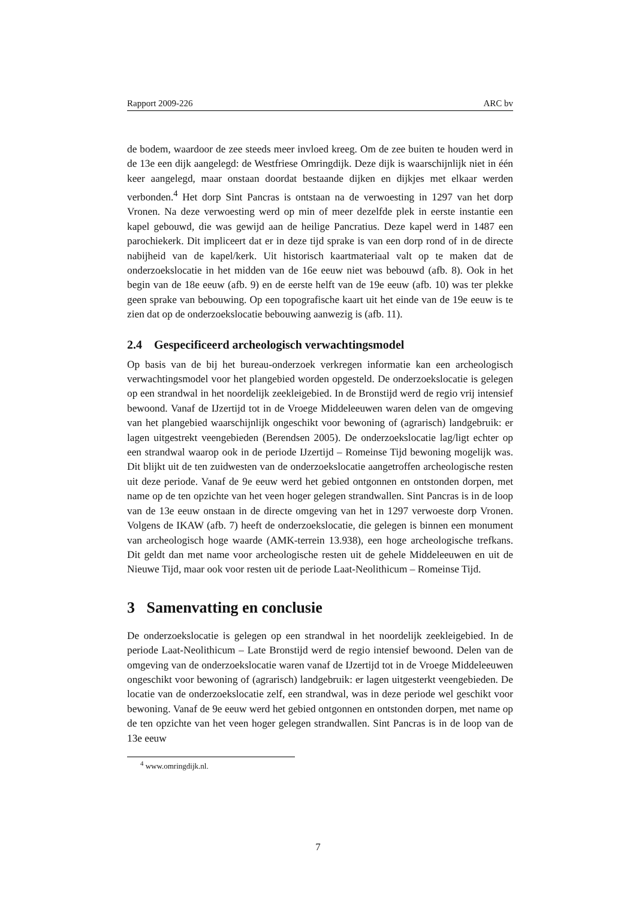Rapport 2009-226 ARC bv
de bodem, waardoor de zee steeds meer invloed kreeg. Om de zee buiten te houden werd in de 13e een dijk aangelegd: de Westfriese Omringdijk. Deze dijk is waarschijnlijk niet in één keer aangelegd, maar onstaan doordat bestaande dijken en dijkjes met elkaar werden verbonden.<sup>4</sup> Het dorp Sint Pancras is ontstaan na de verwoesting in 1297 van het dorp Vronen. Na deze verwoesting werd op min of meer dezelfde plek in eerste instantie een kapel gebouwd, die was gewijd aan de heilige Pancratius. Deze kapel werd in 1487 een parochiekerk. Dit impliceert dat er in deze tijd sprake is van een dorp rond of in de directe nabijheid van de kapel/kerk. Uit historisch kaartmateriaal valt op te maken dat de onderzoekslocatie in het midden van de 16e eeuw niet was bebouwd (afb. 8). Ook in het begin van de 18e eeuw (afb. 9) en de eerste helft van de 19e eeuw (afb. 10) was ter plekke geen sprake van bebouwing. Op een topografische kaart uit het einde van de 19e eeuw is te zien dat op de onderzoekslocatie bebouwing aanwezig is (afb. 11).
2.4 Gespecificeerd archeologisch verwachtingsmodel
Op basis van de bij het bureau-onderzoek verkregen informatie kan een archeologisch verwachtingsmodel voor het plangebied worden opgesteld. De onderzoekslocatie is gelegen op een strandwal in het noordelijk zeekleigebied. In de Bronstijd werd de regio vrij intensief bewoond. Vanaf de IJzertijd tot in de Vroege Middeleeuwen waren delen van de omgeving van het plangebied waarschijnlijk ongeschikt voor bewoning of (agrarisch) landgebruik: er lagen uitgestrekt veengebieden (Berendsen 2005). De onderzoekslocatie lag/ligt echter op een strandwal waarop ook in de periode IJzertijd – Romeinse Tijd bewoning mogelijk was. Dit blijkt uit de ten zuidwesten van de onderzoekslocatie aangetroffen archeologische resten uit deze periode. Vanaf de 9e eeuw werd het gebied ontgonnen en ontstonden dorpen, met name op de ten opzichte van het veen hoger gelegen strandwallen. Sint Pancras is in de loop van de 13e eeuw onstaan in de directe omgeving van het in 1297 verwoeste dorp Vronen. Volgens de IKAW (afb. 7) heeft de onderzoekslocatie, die gelegen is binnen een monument van archeologisch hoge waarde (AMK-terrein 13.938), een hoge archeologische trefkans. Dit geldt dan met name voor archeologische resten uit de gehele Middeleeuwen en uit de Nieuwe Tijd, maar ook voor resten uit de periode Laat-Neolithicum – Romeinse Tijd.
3 Samenvatting en conclusie
De onderzoekslocatie is gelegen op een strandwal in het noordelijk zeekleigebied. In de periode Laat-Neolithicum – Late Bronstijd werd de regio intensief bewoond. Delen van de omgeving van de onderzoekslocatie waren vanaf de IJzertijd tot in de Vroege Middeleeuwen ongeschikt voor bewoning of (agrarisch) landgebruik: er lagen uitgesterkt veengebieden. De locatie van de onderzoekslocatie zelf, een strandwal, was in deze periode wel geschikt voor bewoning. Vanaf de 9e eeuw werd het gebied ontgonnen en ontstonden dorpen, met name op de ten opzichte van het veen hoger gelegen strandwallen. Sint Pancras is in de loop van de 13e eeuw
<sup>4</sup> www.omringdijk.nl.
7